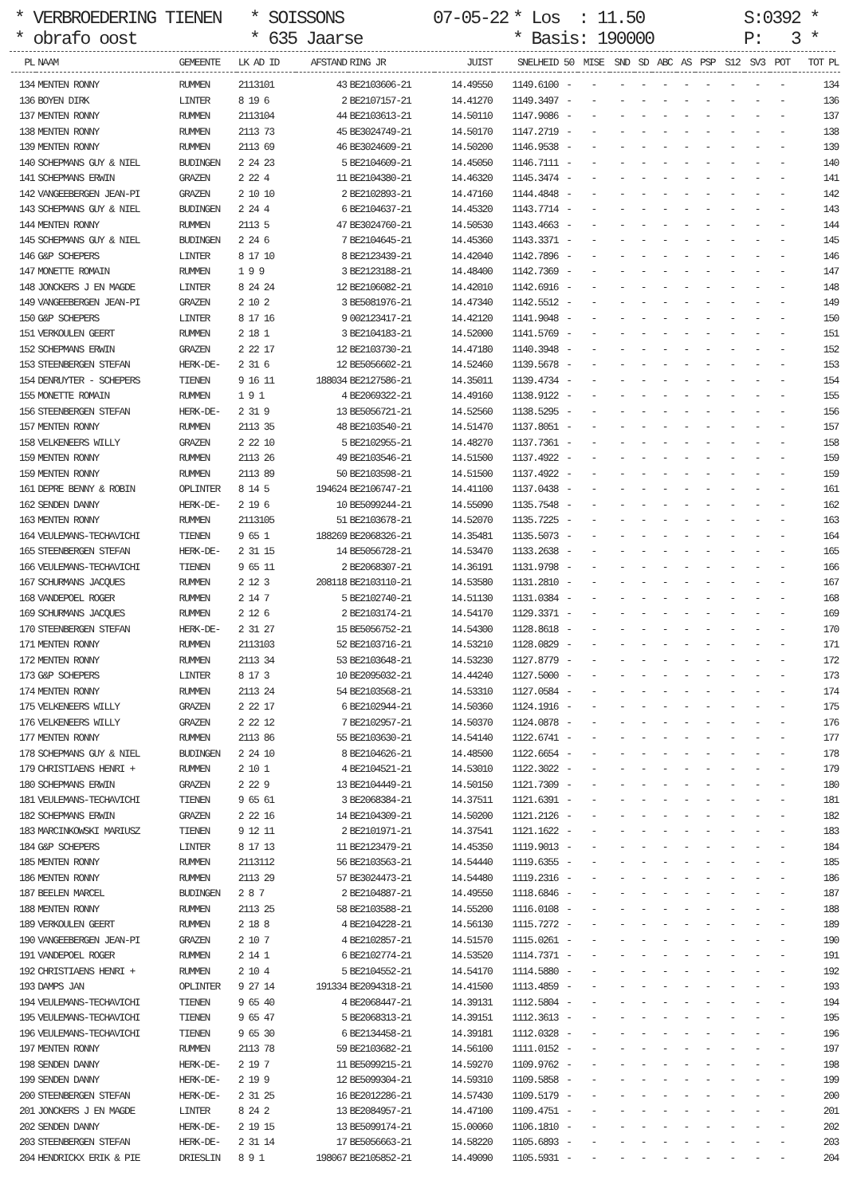* VERBROEDERING TIENEN * SOISSONS 07-05-22 * Los : 11.50 S:0392 *
* obrafo oost * 635 Jaarse * Basis: 190000 P: 3 *
| PL | NAAM | GEMEENTE | LK AD ID | AFSTAND | RING JR | JUIST | SNELHEID | 50 | MISE | SND | SD | ABC | AS | PSP | S12 | SV3 | POT | TOT PL |
| --- | --- | --- | --- | --- | --- | --- | --- | --- | --- | --- | --- | --- | --- | --- | --- | --- | --- | --- |
| 134 | MENTEN RONNY | RUMMEN | 2113101 | 43 | BE2103606-21 | 14.49550 | 1149.6100 | - | - | - | - | - | - | - | - | - | - | 134 |
| 136 | BOYEN DIRK | LINTER | 8 19 6 | 2 | BE2107157-21 | 14.41270 | 1149.3497 | - | - | - | - | - | - | - | - | - | - | 136 |
| 137 | MENTEN RONNY | RUMMEN | 2113104 | 44 | BE2103613-21 | 14.50110 | 1147.9086 | - | - | - | - | - | - | - | - | - | - | 137 |
| 138 | MENTEN RONNY | RUMMEN | 2113 73 | 45 | BE3024749-21 | 14.50170 | 1147.2719 | - | - | - | - | - | - | - | - | - | - | 138 |
| 139 | MENTEN RONNY | RUMMEN | 2113 69 | 46 | BE3024609-21 | 14.50200 | 1146.9538 | - | - | - | - | - | - | - | - | - | - | 139 |
| 140 | SCHEPMANS GUY & NIEL | BUDINGEN | 2 24 23 | 5 | BE2104609-21 | 14.45050 | 1146.7111 | - | - | - | - | - | - | - | - | - | - | 140 |
| 141 | SCHEPMANS ERWIN | GRAZEN | 2 22 4 | 11 | BE2104380-21 | 14.46320 | 1145.3474 | - | - | - | - | - | - | - | - | - | - | 141 |
| 142 | VANGEEBERGEN JEAN-PI | GRAZEN | 2 10 10 | 2 | BE2102893-21 | 14.47160 | 1144.4848 | - | - | - | - | - | - | - | - | - | - | 142 |
| 143 | SCHEPMANS GUY & NIEL | BUDINGEN | 2 24 4 | 6 | BE2104637-21 | 14.45320 | 1143.7714 | - | - | - | - | - | - | - | - | - | - | 143 |
| 144 | MENTEN RONNY | RUMMEN | 2113 5 | 47 | BE3024760-21 | 14.50530 | 1143.4663 | - | - | - | - | - | - | - | - | - | - | 144 |
| 145 | SCHEPMANS GUY & NIEL | BUDINGEN | 2 24 6 | 7 | BE2104645-21 | 14.45360 | 1143.3371 | - | - | - | - | - | - | - | - | - | - | 145 |
| 146 | G&P SCHEPERS | LINTER | 8 17 10 | 8 | BE2123439-21 | 14.42040 | 1142.7896 | - | - | - | - | - | - | - | - | - | - | 146 |
| 147 | MONETTE ROMAIN | RUMMEN | 1 9 9 | 3 | BE2123188-21 | 14.48400 | 1142.7369 | - | - | - | - | - | - | - | - | - | - | 147 |
| 148 | JONCKERS J EN MAGDE | LINTER | 8 24 24 | 12 | BE2106082-21 | 14.42010 | 1142.6916 | - | - | - | - | - | - | - | - | - | - | 148 |
| 149 | VANGEEBERGEN JEAN-PI | GRAZEN | 2 10 2 | 3 | BE5081976-21 | 14.47340 | 1142.5512 | - | - | - | - | - | - | - | - | - | - | 149 |
| 150 | G&P SCHEPERS | LINTER | 8 17 16 | 9 | 002123417-21 | 14.42120 | 1141.9048 | - | - | - | - | - | - | - | - | - | - | 150 |
| 151 | VERKOULEN GEERT | RUMMEN | 2 18 1 | 3 | BE2104183-21 | 14.52000 | 1141.5769 | - | - | - | - | - | - | - | - | - | - | 151 |
| 152 | SCHEPMANS ERWIN | GRAZEN | 2 22 17 | 12 | BE2103730-21 | 14.47180 | 1140.3948 | - | - | - | - | - | - | - | - | - | - | 152 |
| 153 | STEENBERGEN STEFAN | HERK-DE- | 2 31 6 | 12 | BE5056602-21 | 14.52460 | 1139.5678 | - | - | - | - | - | - | - | - | - | - | 153 |
| 154 | DENRUYTER - SCHEPERS | TIENEN | 9 16 11 | 188034 | BE2127586-21 | 14.35011 | 1139.4734 | - | - | - | - | - | - | - | - | - | - | 154 |
| 155 | MONETTE ROMAIN | RUMMEN | 1 9 1 | 4 | BE2069322-21 | 14.49160 | 1138.9122 | - | - | - | - | - | - | - | - | - | - | 155 |
| 156 | STEENBERGEN STEFAN | HERK-DE- | 2 31 9 | 13 | BE5056721-21 | 14.52560 | 1138.5295 | - | - | - | - | - | - | - | - | - | - | 156 |
| 157 | MENTEN RONNY | RUMMEN | 2113 35 | 48 | BE2103540-21 | 14.51470 | 1137.8051 | - | - | - | - | - | - | - | - | - | - | 157 |
| 158 | VELKENEERS WILLY | GRAZEN | 2 22 10 | 5 | BE2102955-21 | 14.48270 | 1137.7361 | - | - | - | - | - | - | - | - | - | - | 158 |
| 159 | MENTEN RONNY | RUMMEN | 2113 26 | 49 | BE2103546-21 | 14.51500 | 1137.4922 | - | - | - | - | - | - | - | - | - | - | 159 |
| 159 | MENTEN RONNY | RUMMEN | 2113 89 | 50 | BE2103598-21 | 14.51500 | 1137.4922 | - | - | - | - | - | - | - | - | - | - | 159 |
| 161 | DEPRE BENNY & ROBIN | OPLINTER | 8 14 5 | 194624 | BE2106747-21 | 14.41100 | 1137.0438 | - | - | - | - | - | - | - | - | - | - | 161 |
| 162 | SENDEN DANNY | HERK-DE- | 2 19 6 | 10 | BE5099244-21 | 14.55090 | 1135.7548 | - | - | - | - | - | - | - | - | - | - | 162 |
| 163 | MENTEN RONNY | RUMMEN | 2113105 | 51 | BE2103678-21 | 14.52070 | 1135.7225 | - | - | - | - | - | - | - | - | - | - | 163 |
| 164 | VEULEMANS-TECHAVICHI | TIENEN | 9 65 1 | 188269 | BE2068326-21 | 14.35481 | 1135.5073 | - | - | - | - | - | - | - | - | - | - | 164 |
| 165 | STEENBERGEN STEFAN | HERK-DE- | 2 31 15 | 14 | BE5056728-21 | 14.53470 | 1133.2638 | - | - | - | - | - | - | - | - | - | - | 165 |
| 166 | VEULEMANS-TECHAVICHI | TIENEN | 9 65 11 | 2 | BE2068307-21 | 14.36191 | 1131.9798 | - | - | - | - | - | - | - | - | - | - | 166 |
| 167 | SCHURMANS JACQUES | RUMMEN | 2 12 3 | 208118 | BE2103110-21 | 14.53580 | 1131.2810 | - | - | - | - | - | - | - | - | - | - | 167 |
| 168 | VANDEPOEL ROGER | RUMMEN | 2 14 7 | 5 | BE2102740-21 | 14.51130 | 1131.0384 | - | - | - | - | - | - | - | - | - | - | 168 |
| 169 | SCHURMANS JACQUES | RUMMEN | 2 12 6 | 2 | BE2103174-21 | 14.54170 | 1129.3371 | - | - | - | - | - | - | - | - | - | - | 169 |
| 170 | STEENBERGEN STEFAN | HERK-DE- | 2 31 27 | 15 | BE5056752-21 | 14.54300 | 1128.8618 | - | - | - | - | - | - | - | - | - | - | 170 |
| 171 | MENTEN RONNY | RUMMEN | 2113103 | 52 | BE2103716-21 | 14.53210 | 1128.0829 | - | - | - | - | - | - | - | - | - | - | 171 |
| 172 | MENTEN RONNY | RUMMEN | 2113 34 | 53 | BE2103648-21 | 14.53230 | 1127.8779 | - | - | - | - | - | - | - | - | - | - | 172 |
| 173 | G&P SCHEPERS | LINTER | 8 17 3 | 10 | BE2095032-21 | 14.44240 | 1127.5000 | - | - | - | - | - | - | - | - | - | - | 173 |
| 174 | MENTEN RONNY | RUMMEN | 2113 24 | 54 | BE2103568-21 | 14.53310 | 1127.0584 | - | - | - | - | - | - | - | - | - | - | 174 |
| 175 | VELKENEERS WILLY | GRAZEN | 2 22 17 | 6 | BE2102944-21 | 14.50360 | 1124.1916 | - | - | - | - | - | - | - | - | - | - | 175 |
| 176 | VELKENEERS WILLY | GRAZEN | 2 22 12 | 7 | BE2102957-21 | 14.50370 | 1124.0878 | - | - | - | - | - | - | - | - | - | - | 176 |
| 177 | MENTEN RONNY | RUMMEN | 2113 86 | 55 | BE2103630-21 | 14.54140 | 1122.6741 | - | - | - | - | - | - | - | - | - | - | 177 |
| 178 | SCHEPMANS GUY & NIEL | BUDINGEN | 2 24 10 | 8 | BE2104626-21 | 14.48500 | 1122.6654 | - | - | - | - | - | - | - | - | - | - | 178 |
| 179 | CHRISTIAENS HENRI + | RUMMEN | 2 10 1 | 4 | BE2104521-21 | 14.53010 | 1122.3022 | - | - | - | - | - | - | - | - | - | - | 179 |
| 180 | SCHEPMANS ERWIN | GRAZEN | 2 22 9 | 13 | BE2104449-21 | 14.50150 | 1121.7309 | - | - | - | - | - | - | - | - | - | - | 180 |
| 181 | VEULEMANS-TECHAVICHI | TIENEN | 9 65 61 | 3 | BE2068384-21 | 14.37511 | 1121.6391 | - | - | - | - | - | - | - | - | - | - | 181 |
| 182 | SCHEPMANS ERWIN | GRAZEN | 2 22 16 | 14 | BE2104309-21 | 14.50200 | 1121.2126 | - | - | - | - | - | - | - | - | - | - | 182 |
| 183 | MARCINKOWSKI MARIUSZ | TIENEN | 9 12 11 | 2 | BE2101971-21 | 14.37541 | 1121.1622 | - | - | - | - | - | - | - | - | - | - | 183 |
| 184 | G&P SCHEPERS | LINTER | 8 17 13 | 11 | BE2123479-21 | 14.45350 | 1119.9013 | - | - | - | - | - | - | - | - | - | - | 184 |
| 185 | MENTEN RONNY | RUMMEN | 2113112 | 56 | BE2103563-21 | 14.54440 | 1119.6355 | - | - | - | - | - | - | - | - | - | - | 185 |
| 186 | MENTEN RONNY | RUMMEN | 2113 29 | 57 | BE3024473-21 | 14.54480 | 1119.2316 | - | - | - | - | - | - | - | - | - | - | 186 |
| 187 | BEELEN MARCEL | BUDINGEN | 2 8 7 | 2 | BE2104887-21 | 14.49550 | 1118.6846 | - | - | - | - | - | - | - | - | - | - | 187 |
| 188 | MENTEN RONNY | RUMMEN | 2113 25 | 58 | BE2103588-21 | 14.55200 | 1116.0108 | - | - | - | - | - | - | - | - | - | - | 188 |
| 189 | VERKOULEN GEERT | RUMMEN | 2 18 8 | 4 | BE2104228-21 | 14.56130 | 1115.7272 | - | - | - | - | - | - | - | - | - | - | 189 |
| 190 | VANGEEBERGEN JEAN-PI | GRAZEN | 2 10 7 | 4 | BE2102857-21 | 14.51570 | 1115.0261 | - | - | - | - | - | - | - | - | - | - | 190 |
| 191 | VANDEPOEL ROGER | RUMMEN | 2 14 1 | 6 | BE2102774-21 | 14.53520 | 1114.7371 | - | - | - | - | - | - | - | - | - | - | 191 |
| 192 | CHRISTIAENS HENRI + | RUMMEN | 2 10 4 | 5 | BE2104552-21 | 14.54170 | 1114.5880 | - | - | - | - | - | - | - | - | - | - | 192 |
| 193 | DAMPS JAN | OPLINTER | 9 27 14 | 191334 | BE2094318-21 | 14.41500 | 1113.4859 | - | - | - | - | - | - | - | - | - | - | 193 |
| 194 | VEULEMANS-TECHAVICHI | TIENEN | 9 65 40 | 4 | BE2068447-21 | 14.39131 | 1112.5804 | - | - | - | - | - | - | - | - | - | - | 194 |
| 195 | VEULEMANS-TECHAVICHI | TIENEN | 9 65 47 | 5 | BE2068313-21 | 14.39151 | 1112.3613 | - | - | - | - | - | - | - | - | - | - | 195 |
| 196 | VEULEMANS-TECHAVICHI | TIENEN | 9 65 30 | 6 | BE2134458-21 | 14.39181 | 1112.0328 | - | - | - | - | - | - | - | - | - | - | 196 |
| 197 | MENTEN RONNY | RUMMEN | 2113 78 | 59 | BE2103682-21 | 14.56100 | 1111.0152 | - | - | - | - | - | - | - | - | - | - | 197 |
| 198 | SENDEN DANNY | HERK-DE- | 2 19 7 | 11 | BE5099215-21 | 14.59270 | 1109.9762 | - | - | - | - | - | - | - | - | - | - | 198 |
| 199 | SENDEN DANNY | HERK-DE- | 2 19 9 | 12 | BE5099304-21 | 14.59310 | 1109.5858 | - | - | - | - | - | - | - | - | - | - | 199 |
| 200 | STEENBERGEN STEFAN | HERK-DE- | 2 31 25 | 16 | BE2012286-21 | 14.57430 | 1109.5179 | - | - | - | - | - | - | - | - | - | - | 200 |
| 201 | JONCKERS J EN MAGDE | LINTER | 8 24 2 | 13 | BE2084957-21 | 14.47100 | 1109.4751 | - | - | - | - | - | - | - | - | - | - | 201 |
| 202 | SENDEN DANNY | HERK-DE- | 2 19 15 | 13 | BE5099174-21 | 15.00060 | 1106.1810 | - | - | - | - | - | - | - | - | - | - | 202 |
| 203 | STEENBERGEN STEFAN | HERK-DE- | 2 31 14 | 17 | BE5056663-21 | 14.58220 | 1105.6893 | - | - | - | - | - | - | - | - | - | - | 203 |
| 204 | HENDRICKX ERIK & PIE | DRIESLIN | 8 9 1 | 198067 | BE2105852-21 | 14.49090 | 1105.5931 | - | - | - | - | - | - | - | - | - | - | 204 |